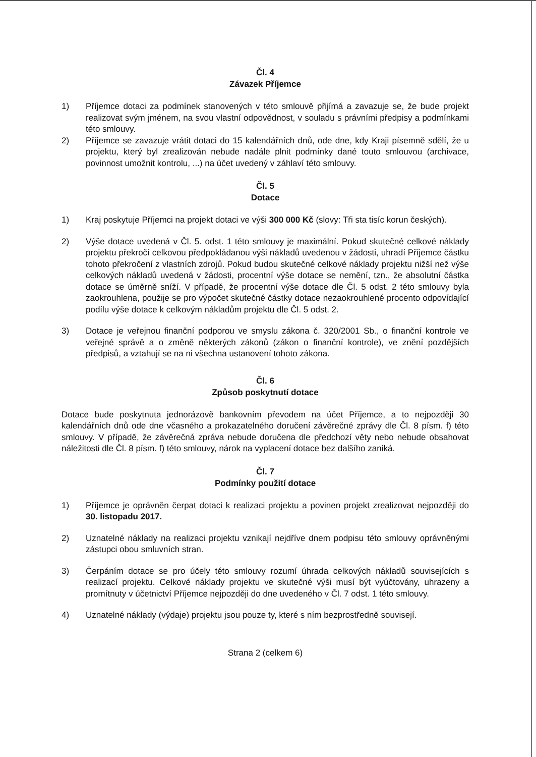Čl. 4
Závazek Příjemce
1) Příjemce dotaci za podmínek stanovených v této smlouvě přijímá a zavazuje se, že bude projekt realizovat svým jménem, na svou vlastní odpovědnost, v souladu s právními předpisy a podmínkami této smlouvy.
2) Příjemce se zavazuje vrátit dotaci do 15 kalendářních dnů, ode dne, kdy Kraji písemně sdělí, že u projektu, který byl zrealizován nebude nadále plnit podmínky dané touto smlouvou (archivace, povinnost umožnit kontrolu, ...) na účet uvedený v záhlaví této smlouvy.
Čl. 5
Dotace
1) Kraj poskytuje Příjemci na projekt dotaci ve výši 300 000 Kč (slovy: Tři sta tisíc korun českých).
2) Výše dotace uvedená v Čl. 5. odst. 1 této smlouvy je maximální. Pokud skutečné celkové náklady projektu překročí celkovou předpokládanou výši nákladů uvedenou v žádosti, uhradí Příjemce částku tohoto překročení z vlastních zdrojů. Pokud budou skutečné celkové náklady projektu nižší než výše celkových nákladů uvedená v žádosti, procentní výše dotace se nemění, tzn., že absolutní částka dotace se úměrně sníží. V případě, že procentní výše dotace dle Čl. 5 odst. 2 této smlouvy byla zaokrouhlena, použije se pro výpočet skutečné částky dotace nezaokrouhlené procento odpovídající podílu výše dotace k celkovým nákladům projektu dle Čl. 5 odst. 2.
3) Dotace je veřejnou finanční podporou ve smyslu zákona č. 320/2001 Sb., o finanční kontrole ve veřejné správě a o změně některých zákonů (zákon o finanční kontrole), ve znění pozdějších předpisů, a vztahují se na ni všechna ustanovení tohoto zákona.
Čl. 6
Způsob poskytnutí dotace
Dotace bude poskytnuta jednorázově bankovním převodem na účet Příjemce, a to nejpozději 30 kalendářních dnů ode dne včasného a prokazatelného doručení závěrečné zprávy dle Čl. 8 písm. f) této smlouvy. V případě, že závěrečná zpráva nebude doručena dle předchozí věty nebo nebude obsahovat náležitosti dle Čl. 8 písm. f) této smlouvy, nárok na vyplacení dotace bez dalšího zaniká.
Čl. 7
Podmínky použití dotace
1) Příjemce je oprávněn čerpat dotaci k realizaci projektu a povinen projekt zrealizovat nejpozději do 30. listopadu 2017.
2) Uznatelné náklady na realizaci projektu vznikají nejdříve dnem podpisu této smlouvy oprávněnými zástupci obou smluvních stran.
3) Čerpáním dotace se pro účely této smlouvy rozumí úhrada celkových nákladů souvisejících s realizací projektu. Celkové náklady projektu ve skutečné výši musí být vyúčtovány, uhrazeny a promítnuty v účetnictví Příjemce nejpozději do dne uvedeného v Čl. 7 odst. 1 této smlouvy.
4) Uznatelné náklady (výdaje) projektu jsou pouze ty, které s ním bezprostředně souvisejí.
Strana 2 (celkem 6)